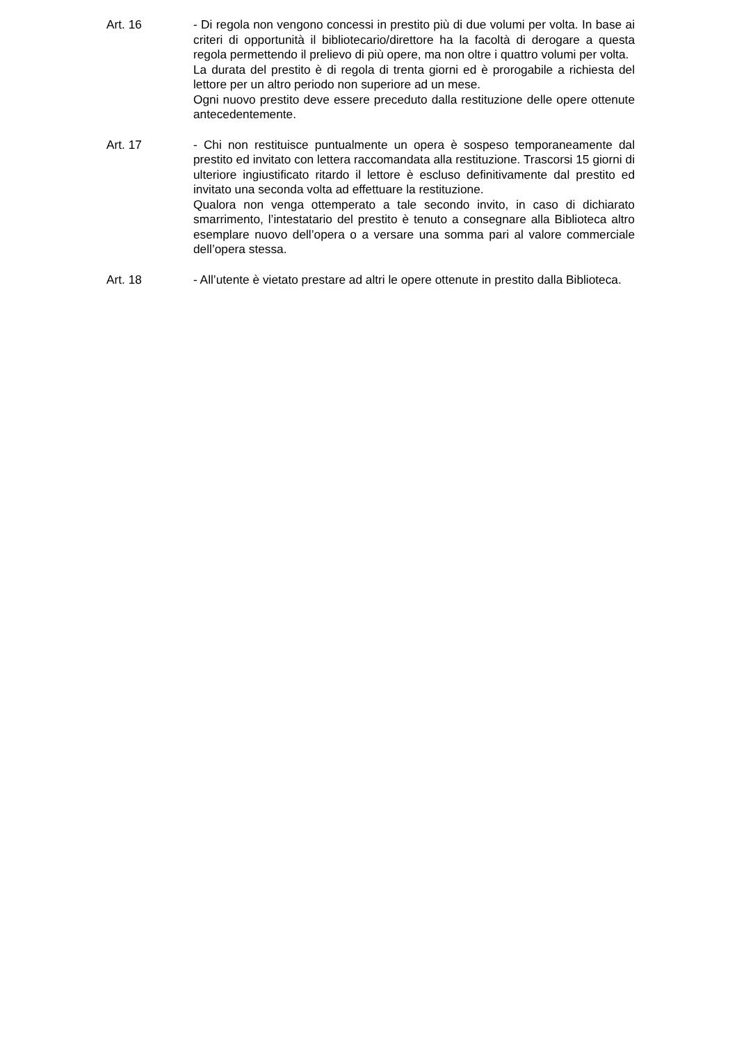Art. 16 - Di regola non vengono concessi in prestito più di due volumi per volta. In base ai criteri di opportunità il bibliotecario/direttore ha la facoltà di derogare a questa regola permettendo il prelievo di più opere, ma non oltre i quattro volumi per volta.
La durata del prestito è di regola di trenta giorni ed è prorogabile a richiesta del lettore per un altro periodo non superiore ad un mese.
Ogni nuovo prestito deve essere preceduto dalla restituzione delle opere ottenute antecedentemente.
Art. 17 - Chi non restituisce puntualmente un opera è sospeso temporaneamente dal prestito ed invitato con lettera raccomandata alla restituzione. Trascorsi 15 giorni di ulteriore ingiustificato ritardo il lettore è escluso definitivamente dal prestito ed invitato una seconda volta ad effettuare la restituzione.
Qualora non venga ottemperato a tale secondo invito, in caso di dichiarato smarrimento, l’intestatario del prestito è tenuto a consegnare alla Biblioteca altro esemplare nuovo dell’opera o a versare una somma pari al valore commerciale dell’opera stessa.
Art. 18 - All’utente è vietato prestare ad altri le opere ottenute in prestito dalla Biblioteca.